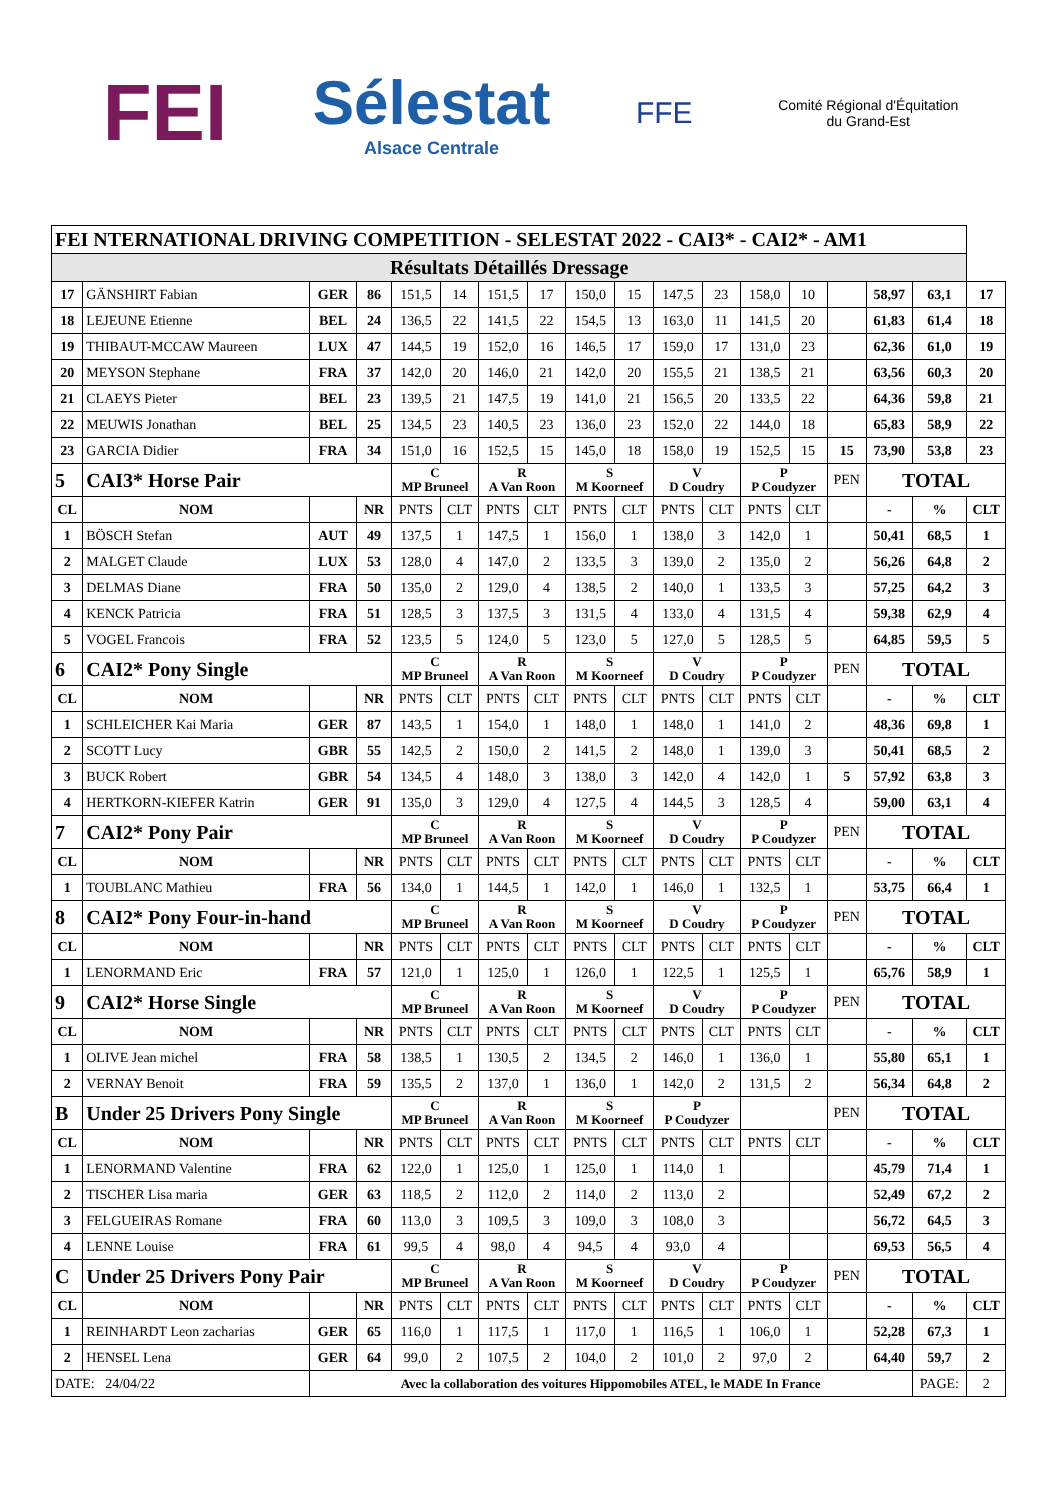FEI
Sélestat
Alsace Centrale
FFE
Comité Régional d'Équitation
du Grand-Est
| FEI NTERNATIONAL DRIVING COMPETITION - SELESTAT 2022 - CAI3* - CAI2* - AM1 | | | | | | | | | | | | | | | | | |
| Résultats Détaillés Dressage | | | | | | | | | | | | | | | | | |
| 17 | GÄNSHIRT Fabian | GER | 86 | 151,5 | 14 | 151,5 | 17 | 150,0 | 15 | 147,5 | 23 | 158,0 | 10 | | 58,97 | 63,1 | 17 |
| 18 | LEJEUNE Etienne | BEL | 24 | 136,5 | 22 | 141,5 | 22 | 154,5 | 13 | 163,0 | 11 | 141,5 | 20 | | 61,83 | 61,4 | 18 |
| 19 | THIBAUT-MCCAW Maureen | LUX | 47 | 144,5 | 19 | 152,0 | 16 | 146,5 | 17 | 159,0 | 17 | 131,0 | 23 | | 62,36 | 61,0 | 19 |
| 20 | MEYSON Stephane | FRA | 37 | 142,0 | 20 | 146,0 | 21 | 142,0 | 20 | 155,5 | 21 | 138,5 | 21 | | 63,56 | 60,3 | 20 |
| 21 | CLAEYS Pieter | BEL | 23 | 139,5 | 21 | 147,5 | 19 | 141,0 | 21 | 156,5 | 20 | 133,5 | 22 | | 64,36 | 59,8 | 21 |
| 22 | MEUWIS Jonathan | BEL | 25 | 134,5 | 23 | 140,5 | 23 | 136,0 | 23 | 152,0 | 22 | 144,0 | 18 | | 65,83 | 58,9 | 22 |
| 23 | GARCIA Didier | FRA | 34 | 151,0 | 16 | 152,5 | 15 | 145,0 | 18 | 158,0 | 19 | 152,5 | 15 | 15 | 73,90 | 53,8 | 23 |
| 5 | CAI3* Horse Pair | | | C MP Bruneel | | R A Van Roon | | S M Koorneef | | V D Coudry | | P P Coudyzer | | PEN | TOTAL | | |
| CL | NOM | | NR | PNTS | CLT | PNTS | CLT | PNTS | CLT | PNTS | CLT | PNTS | CLT | | - | % | CLT |
| 1 | BÖSCH Stefan | AUT | 49 | 137,5 | 1 | 147,5 | 1 | 156,0 | 1 | 138,0 | 3 | 142,0 | 1 | | 50,41 | 68,5 | 1 |
| 2 | MALGET Claude | LUX | 53 | 128,0 | 4 | 147,0 | 2 | 133,5 | 3 | 139,0 | 2 | 135,0 | 2 | | 56,26 | 64,8 | 2 |
| 3 | DELMAS Diane | FRA | 50 | 135,0 | 2 | 129,0 | 4 | 138,5 | 2 | 140,0 | 1 | 133,5 | 3 | | 57,25 | 64,2 | 3 |
| 4 | KENCK Patricia | FRA | 51 | 128,5 | 3 | 137,5 | 3 | 131,5 | 4 | 133,0 | 4 | 131,5 | 4 | | 59,38 | 62,9 | 4 |
| 5 | VOGEL Francois | FRA | 52 | 123,5 | 5 | 124,0 | 5 | 123,0 | 5 | 127,0 | 5 | 128,5 | 5 | | 64,85 | 59,5 | 5 |
| 6 | CAI2* Pony Single | | | C MP Bruneel | | R A Van Roon | | S M Koorneef | | V D Coudry | | P P Coudyzer | | PEN | TOTAL | | |
| CL | NOM | | NR | PNTS | CLT | PNTS | CLT | PNTS | CLT | PNTS | CLT | PNTS | CLT | | - | % | CLT |
| 1 | SCHLEICHER Kai Maria | GER | 87 | 143,5 | 1 | 154,0 | 1 | 148,0 | 1 | 148,0 | 1 | 141,0 | 2 | | 48,36 | 69,8 | 1 |
| 2 | SCOTT Lucy | GBR | 55 | 142,5 | 2 | 150,0 | 2 | 141,5 | 2 | 148,0 | 1 | 139,0 | 3 | | 50,41 | 68,5 | 2 |
| 3 | BUCK Robert | GBR | 54 | 134,5 | 4 | 148,0 | 3 | 138,0 | 3 | 142,0 | 4 | 142,0 | 1 | 5 | 57,92 | 63,8 | 3 |
| 4 | HERTKORN-KIEFER Katrin | GER | 91 | 135,0 | 3 | 129,0 | 4 | 127,5 | 4 | 144,5 | 3 | 128,5 | 4 | | 59,00 | 63,1 | 4 |
| 7 | CAI2* Pony Pair | | | C MP Bruneel | | R A Van Roon | | S M Koorneef | | V D Coudry | | P P Coudyzer | | PEN | TOTAL | | |
| CL | NOM | | NR | PNTS | CLT | PNTS | CLT | PNTS | CLT | PNTS | CLT | PNTS | CLT | | - | % | CLT |
| 1 | TOUBLANC Mathieu | FRA | 56 | 134,0 | 1 | 144,5 | 1 | 142,0 | 1 | 146,0 | 1 | 132,5 | 1 | | 53,75 | 66,4 | 1 |
| 8 | CAI2* Pony Four-in-hand | | | C MP Bruneel | | R A Van Roon | | S M Koorneef | | V D Coudry | | P P Coudyzer | | PEN | TOTAL | | |
| CL | NOM | | NR | PNTS | CLT | PNTS | CLT | PNTS | CLT | PNTS | CLT | PNTS | CLT | | - | % | CLT |
| 1 | LENORMAND Eric | FRA | 57 | 121,0 | 1 | 125,0 | 1 | 126,0 | 1 | 122,5 | 1 | 125,5 | 1 | | 65,76 | 58,9 | 1 |
| 9 | CAI2* Horse Single | | | C MP Bruneel | | R A Van Roon | | S M Koorneef | | V D Coudry | | P P Coudyzer | | PEN | TOTAL | | |
| CL | NOM | | NR | PNTS | CLT | PNTS | CLT | PNTS | CLT | PNTS | CLT | PNTS | CLT | | - | % | CLT |
| 1 | OLIVE Jean michel | FRA | 58 | 138,5 | 1 | 130,5 | 2 | 134,5 | 2 | 146,0 | 1 | 136,0 | 1 | | 55,80 | 65,1 | 1 |
| 2 | VERNAY Benoit | FRA | 59 | 135,5 | 2 | 137,0 | 1 | 136,0 | 1 | 142,0 | 2 | 131,5 | 2 | | 56,34 | 64,8 | 2 |
| B | Under 25 Drivers Pony Single | | | C MP Bruneel | | R A Van Roon | | S M Koorneef | | P P Coudyzer | | | | PEN | TOTAL | | |
| CL | NOM | | NR | PNTS | CLT | PNTS | CLT | PNTS | CLT | PNTS | CLT | PNTS | CLT | | - | % | CLT |
| 1 | LENORMAND Valentine | FRA | 62 | 122,0 | 1 | 125,0 | 1 | 125,0 | 1 | 114,0 | 1 | | | | 45,79 | 71,4 | 1 |
| 2 | TISCHER Lisa maria | GER | 63 | 118,5 | 2 | 112,0 | 2 | 114,0 | 2 | 113,0 | 2 | | | | 52,49 | 67,2 | 2 |
| 3 | FELGUEIRAS Romane | FRA | 60 | 113,0 | 3 | 109,5 | 3 | 109,0 | 3 | 108,0 | 3 | | | | 56,72 | 64,5 | 3 |
| 4 | LENNE Louise | FRA | 61 | 99,5 | 4 | 98,0 | 4 | 94,5 | 4 | 93,0 | 4 | | | | 69,53 | 56,5 | 4 |
| C | Under 25 Drivers Pony Pair | | | C MP Bruneel | | R A Van Roon | | S M Koorneef | | V D Coudry | | P P Coudyzer | | PEN | TOTAL | | |
| CL | NOM | | NR | PNTS | CLT | PNTS | CLT | PNTS | CLT | PNTS | CLT | PNTS | CLT | | - | % | CLT |
| 1 | REINHARDT Leon zacharias | GER | 65 | 116,0 | 1 | 117,5 | 1 | 117,0 | 1 | 116,5 | 1 | 106,0 | 1 | | 52,28 | 67,3 | 1 |
| 2 | HENSEL Lena | GER | 64 | 99,0 | 2 | 107,5 | 2 | 104,0 | 2 | 101,0 | 2 | 97,0 | 2 | | 64,40 | 59,7 | 2 |
| DATE: 24/04/22 | | Avec la collaboration des voitures Hippomobiles ATEL, le MADE In France | | | | | | | | | | | | | | PAGE: | 2 |